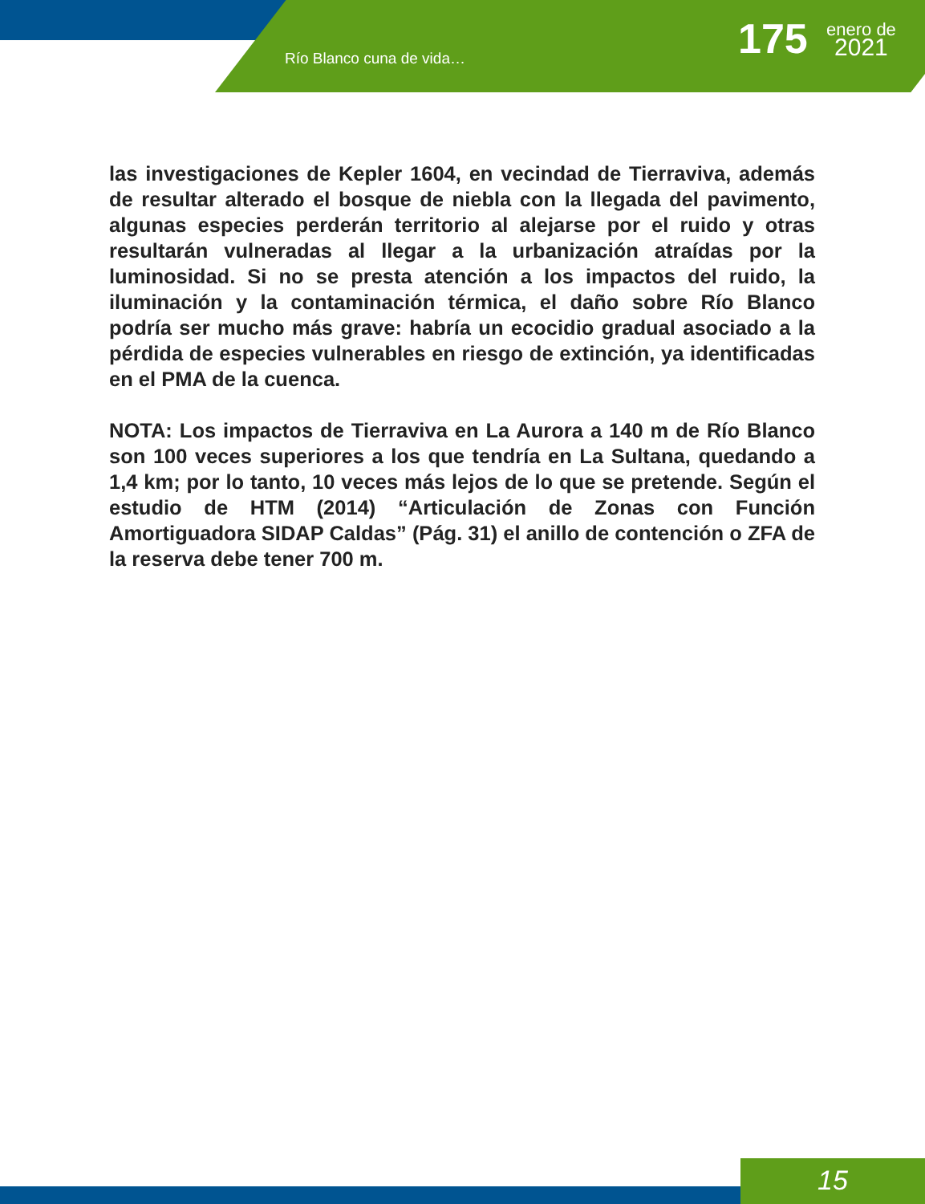Río Blanco cuna de vida… 175
enero de
2021
las investigaciones de Kepler 1604, en vecindad de Tierraviva, además de resultar alterado el bosque de niebla con la llegada del pavimento, algunas especies perderán territorio al alejarse por el ruido y otras resultarán vulneradas al llegar a la urbanización atraídas por la luminosidad. Si no se presta atención a los impactos del ruido, la iluminación y la contaminación térmica, el daño sobre Río Blanco podría ser mucho más grave: habría un ecocidio gradual asociado a la pérdida de especies vulnerables en riesgo de extinción, ya identificadas en el PMA de la cuenca.
NOTA: Los impactos de Tierraviva en La Aurora a 140 m de Río Blanco son 100 veces superiores a los que tendría en La Sultana, quedando a 1,4 km; por lo tanto, 10 veces más lejos de lo que se pretende. Según el estudio de HTM (2014) “Articulación de Zonas con Función Amortiguadora SIDAP Caldas” (Pág. 31) el anillo de contención o ZFA de la reserva debe tener 700 m.
15